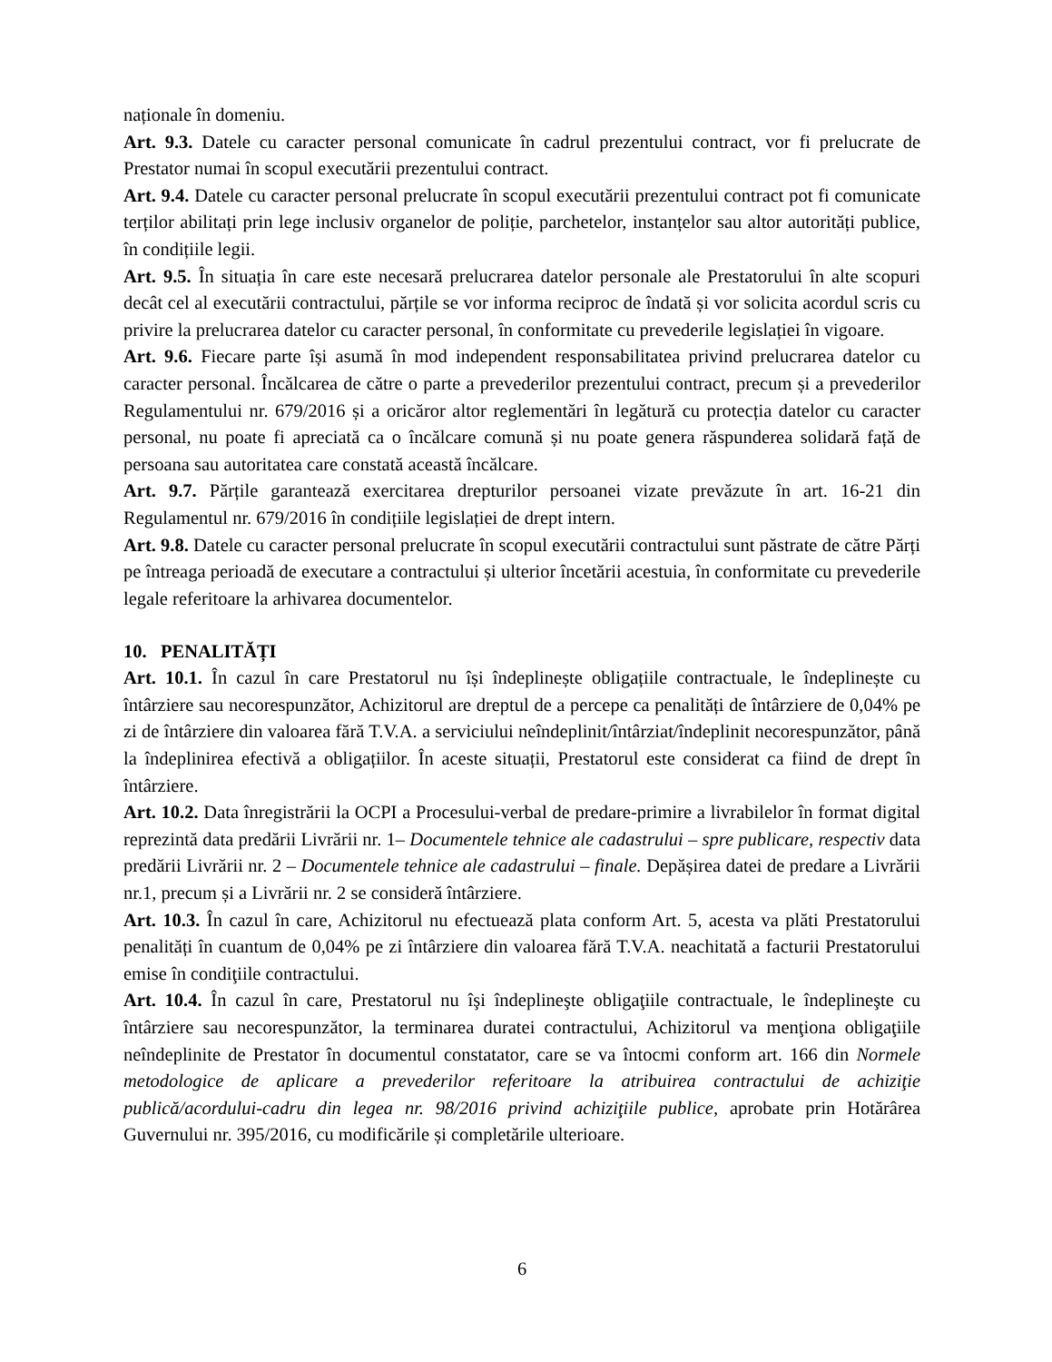naționale în domeniu.
Art. 9.3. Datele cu caracter personal comunicate în cadrul prezentului contract, vor fi prelucrate de Prestator numai în scopul executării prezentului contract.
Art. 9.4. Datele cu caracter personal prelucrate în scopul executării prezentului contract pot fi comunicate terților abilitați prin lege inclusiv organelor de poliție, parchetelor, instanțelor sau altor autorități publice, în condițiile legii.
Art. 9.5. În situația în care este necesară prelucrarea datelor personale ale Prestatorului în alte scopuri decât cel al executării contractului, părțile se vor informa reciproc de îndată și vor solicita acordul scris cu privire la prelucrarea datelor cu caracter personal, în conformitate cu prevederile legislației în vigoare.
Art. 9.6. Fiecare parte își asumă în mod independent responsabilitatea privind prelucrarea datelor cu caracter personal. Încălcarea de către o parte a prevederilor prezentului contract, precum și a prevederilor Regulamentului nr. 679/2016 și a oricăror altor reglementări în legătură cu protecția datelor cu caracter personal, nu poate fi apreciată ca o încălcare comună și nu poate genera răspunderea solidară față de persoana sau autoritatea care constată această încălcare.
Art. 9.7. Părțile garantează exercitarea drepturilor persoanei vizate prevăzute în art. 16-21 din Regulamentul nr. 679/2016 în condițiile legislației de drept intern.
Art. 9.8. Datele cu caracter personal prelucrate în scopul executării contractului sunt păstrate de către Părți pe întreaga perioadă de executare a contractului și ulterior încetării acestuia, în conformitate cu prevederile legale referitoare la arhivarea documentelor.
10. PENALITĂȚI
Art. 10.1. În cazul în care Prestatorul nu își îndeplinește obligațiile contractuale, le îndeplinește cu întârziere sau necorespunzător, Achizitorul are dreptul de a percepe ca penalități de întârziere de 0,04% pe zi de întârziere din valoarea fără T.V.A. a serviciului neîndeplinit/întârziat/îndeplinit necorespunzător, până la îndeplinirea efectivă a obligațiilor. În aceste situații, Prestatorul este considerat ca fiind de drept în întârziere.
Art. 10.2. Data înregistrării la OCPI a Procesului-verbal de predare-primire a livrabilelor în format digital reprezintă data predării Livrării nr. 1– Documentele tehnice ale cadastrului – spre publicare, respectiv data predării Livrării nr. 2 – Documentele tehnice ale cadastrului – finale. Depășirea datei de predare a Livrării nr.1, precum și a Livrării nr. 2 se consideră întârziere.
Art. 10.3. În cazul în care, Achizitorul nu efectuează plata conform Art. 5, acesta va plăti Prestatorului penalități în cuantum de 0,04% pe zi întârziere din valoarea fără T.V.A. neachitată a facturii Prestatorului emise în condiţiile contractului.
Art. 10.4. În cazul în care, Prestatorul nu îşi îndeplineşte obligaţiile contractuale, le îndeplineşte cu întârziere sau necorespunzător, la terminarea duratei contractului, Achizitorul va menţiona obligaţiile neîndeplinite de Prestator în documentul constatator, care se va întocmi conform art. 166 din Normele metodologice de aplicare a prevederilor referitoare la atribuirea contractului de achiziţie publică/acordului-cadru din legea nr. 98/2016 privind achiziţiile publice, aprobate prin Hotărârea Guvernului nr. 395/2016, cu modificările și completările ulterioare.
6